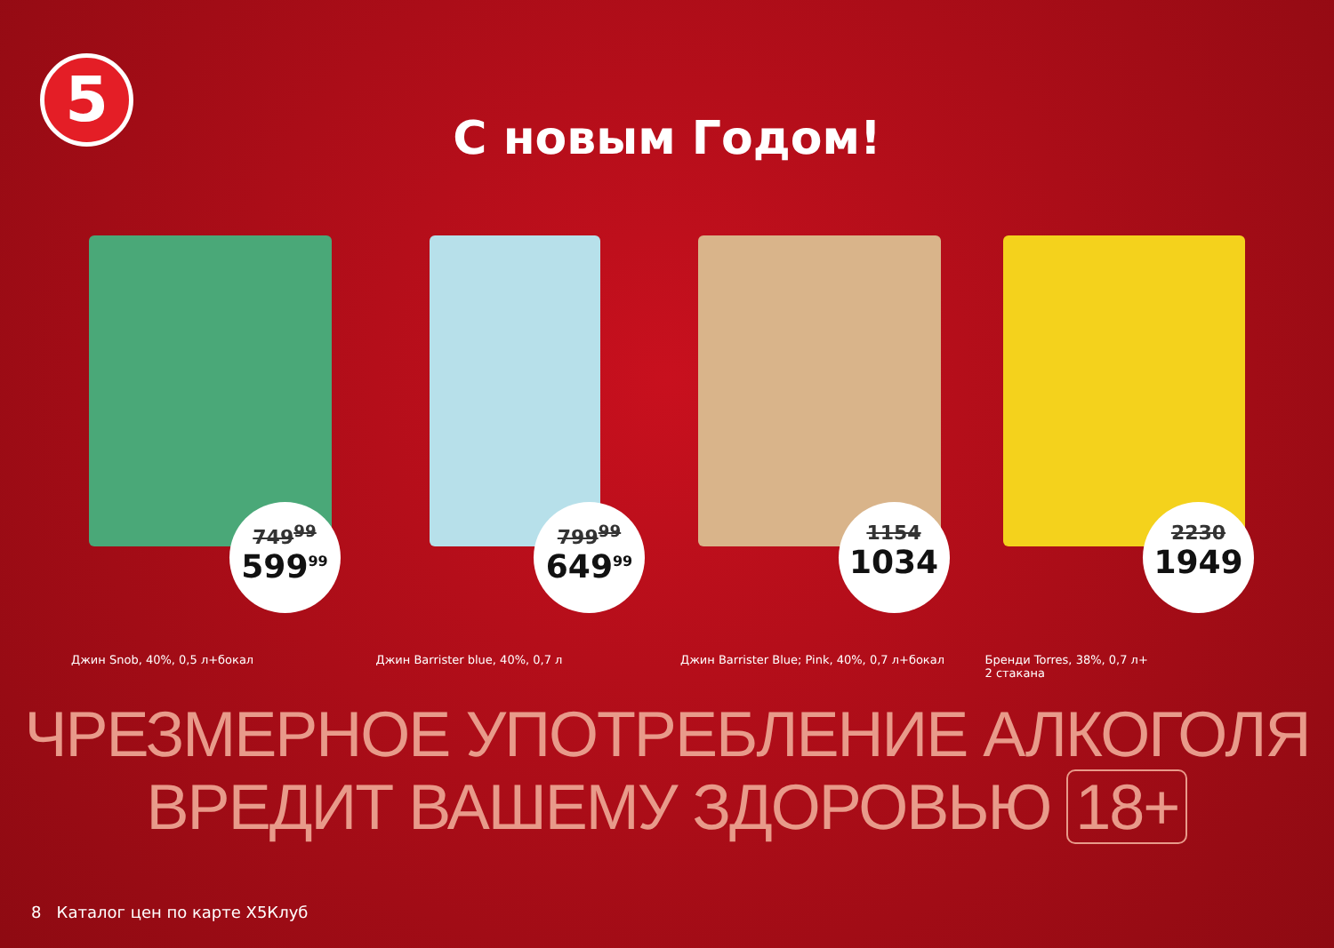5
С новым Годом!
749<sup>99</sup>
599<sup>99</sup>
Джин Snob, 40%, 0,5 л+бокал
799<sup>99</sup>
649<sup>99</sup>
Джин Barrister blue, 40%, 0,7 л
1154
1034
Джин Barrister Blue; Pink, 40%, 0,7 л+бокал
2230
1949
Бренди Torres, 38%, 0,7 л+
2 стакана
ЧРЕЗМЕРНОЕ УПОТРЕБЛЕНИЕ АЛКОГОЛЯ ВРЕДИТ ВАШЕМУ ЗДОРОВЬЮ 18+
8 Каталог цен по карте X5Клуб